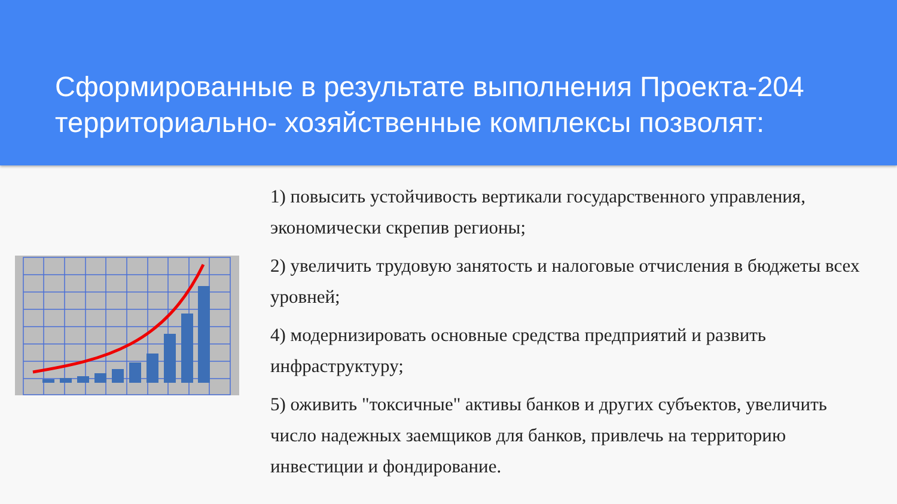Сформированные в результате выполнения Проекта-204 территориально- хозяйственные комплексы позволят:
1) повысить устойчивость вертикали государственного управления, экономически скрепив регионы;
2) увеличить трудовую занятость и налоговые отчисления в бюджеты всех уровней;
4) модернизировать основные средства предприятий и развить инфраструктуру;
5) оживить "токсичные" активы банков и других субъектов, увеличить число надежных заемщиков для банков, привлечь на территорию инвестиции и фондирование.